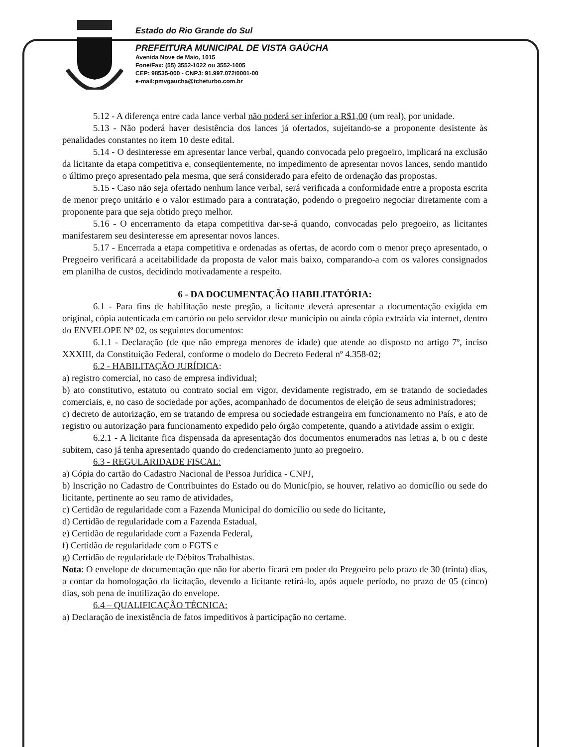Estado do Rio Grande do Sul
PREFEITURA MUNICIPAL DE VISTA GAÚCHA
Avenida Nove de Maio, 1015
Fone/Fax: (55) 3552-1022 ou 3552-1005
CEP: 98535-000 - CNPJ: 91.997.072/0001-00
e-mail:pmvgaucha@tcheturbo.com.br
5.12 - A diferença entre cada lance verbal não poderá ser inferior a R$1,00 (um real), por unidade.
5.13 - Não poderá haver desistência dos lances já ofertados, sujeitando-se a proponente desistente às penalidades constantes no item 10 deste edital.
5.14 - O desinteresse em apresentar lance verbal, quando convocada pelo pregoeiro, implicará na exclusão da licitante da etapa competitiva e, conseqüentemente, no impedimento de apresentar novos lances, sendo mantido o último preço apresentado pela mesma, que será considerado para efeito de ordenação das propostas.
5.15 - Caso não seja ofertado nenhum lance verbal, será verificada a conformidade entre a proposta escrita de menor preço unitário e o valor estimado para a contratação, podendo o pregoeiro negociar diretamente com a proponente para que seja obtido preço melhor.
5.16 - O encerramento da etapa competitiva dar-se-á quando, convocadas pelo pregoeiro, as licitantes manifestarem seu desinteresse em apresentar novos lances.
5.17 - Encerrada a etapa competitiva e ordenadas as ofertas, de acordo com o menor preço apresentado, o Pregoeiro verificará a aceitabilidade da proposta de valor mais baixo, comparando-a com os valores consignados em planilha de custos, decidindo motivadamente a respeito.
6 - DA DOCUMENTAÇÃO HABILITATÓRIA:
6.1 - Para fins de habilitação neste pregão, a licitante deverá apresentar a documentação exigida em original, cópia autenticada em cartório ou pelo servidor deste município ou ainda cópia extraída via internet, dentro do ENVELOPE Nº 02, os seguintes documentos:
6.1.1 - Declaração (de que não emprega menores de idade) que atende ao disposto no artigo 7º, inciso XXXIII, da Constituição Federal, conforme o modelo do Decreto Federal nº 4.358-02;
6.2 - HABILITAÇÃO JURÍDICA:
a) registro comercial, no caso de empresa individual;
b) ato constitutivo, estatuto ou contrato social em vigor, devidamente registrado, em se tratando de sociedades comerciais, e, no caso de sociedade por ações, acompanhado de documentos de eleição de seus administradores;
c) decreto de autorização, em se tratando de empresa ou sociedade estrangeira em funcionamento no País, e ato de registro ou autorização para funcionamento expedido pelo órgão competente, quando a atividade assim o exigir.
6.2.1 - A licitante fica dispensada da apresentação dos documentos enumerados nas letras a, b ou c deste subitem, caso já tenha apresentado quando do credenciamento junto ao pregoeiro.
6.3 - REGULARIDADE FISCAL:
a) Cópia do cartão do Cadastro Nacional de Pessoa Jurídica - CNPJ,
b) Inscrição no Cadastro de Contribuintes do Estado ou do Município, se houver, relativo ao domicílio ou sede do licitante, pertinente ao seu ramo de atividades,
c) Certidão de regularidade com a Fazenda Municipal do domicílio ou sede do licitante,
d) Certidão de regularidade com a Fazenda Estadual,
e) Certidão de regularidade com a Fazenda Federal,
f) Certidão de regularidade com o FGTS e
g) Certidão de regularidade de Débitos Trabalhistas.
Nota: O envelope de documentação que não for aberto ficará em poder do Pregoeiro pelo prazo de 30 (trinta) dias, a contar da homologação da licitação, devendo a licitante retirá-lo, após aquele período, no prazo de 05 (cinco) dias, sob pena de inutilização do envelope.
6.4 – QUALIFICAÇÃO TÉCNICA:
a) Declaração de inexistência de fatos impeditivos à participação no certame.